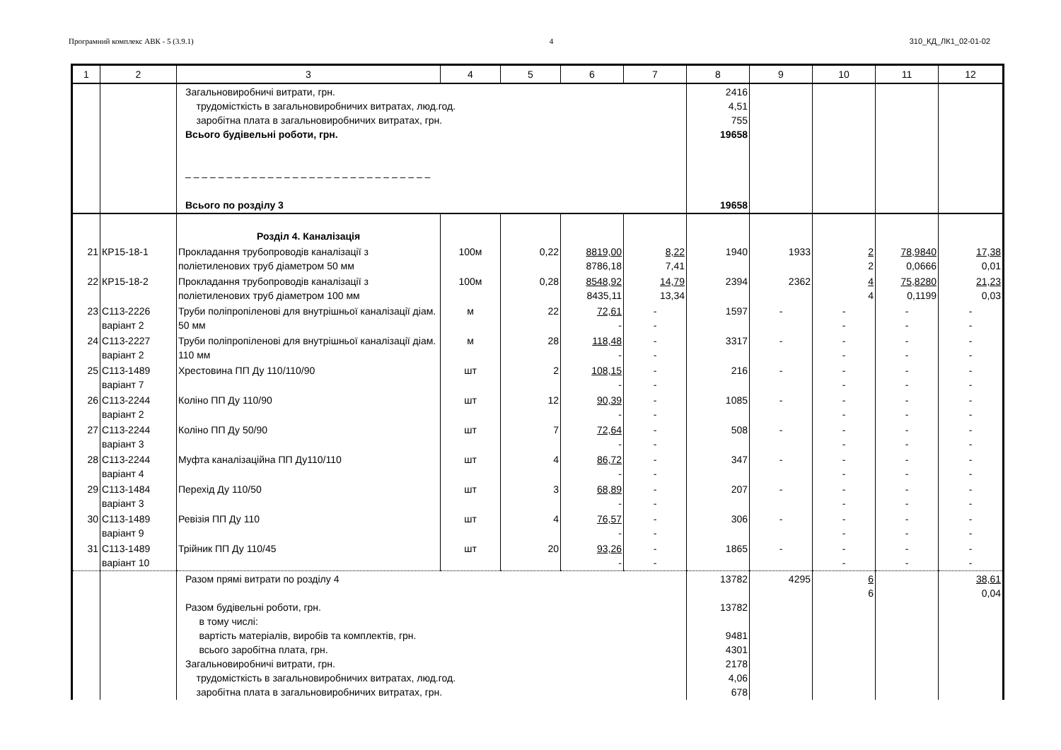Програмний комплекс АВК - 5 (3.9.1) 4 310_КД_ЛК1_02-01-02
| 1 | 2 | 3 | 4 | 5 | 6 | 7 | 8 | 9 | 10 | 11 | 12 |
| --- | --- | --- | --- | --- | --- | --- | --- | --- | --- | --- | --- |
| | | Загальновиробничі витрати, грн. трудомісткість в загальновиробничих витратах, люд.год. заробітна плата в загальновиробничих витратах, грн. Всього будівельні роботи, грн. – – – – – – – – – – – – – – – – – – – – – – – – – – – – – – Всього по розділу 3 | | | | | 2416 4,51 755 19658 19658 | | | | |
| | | Розділ 4. Каналізація | | | | | | | | | |
| 21 | КР15-18-1 | Прокладання трубопроводів каналізації з поліетиленових труб діаметром 50 мм | 100м | 0,22 | 8819,00 8786,18 | 8,22 7,41 | 1940 | 1933 | 2 2 | 78,9840 0,0666 | 17,38 0,01 |
| 22 | КР15-18-2 | Прокладання трубопроводів каналізації з поліетиленових труб діаметром 100 мм | 100м | 0,28 | 8548,92 8435,11 | 14,79 13,34 | 2394 | 2362 | 4 4 | 75,8280 0,1199 | 21,23 0,03 |
| 23 | С113-2226 варіант 2 | Труби поліпропіленові для внутрішньої каналізації діам. 50 мм | м | 22 | 72,61 - | - - | 1597 | - | - - | - - | - - |
| 24 | С113-2227 варіант 2 | Труби поліпропіленові для внутрішньої каналізації діам. 110 мм | м | 28 | 118,48 - | - - | 3317 | - | - - | - - | - - |
| 25 | С113-1489 варіант 7 | Хрестовина ПП Ду 110/110/90 | шт | 2 | 108,15 - | - - | 216 | - | - - | - - | - - |
| 26 | С113-2244 варіант 2 | Коліно ПП Ду 110/90 | шт | 12 | 90,39 - | - - | 1085 | - | - - | - - | - - |
| 27 | С113-2244 варіант 3 | Коліно ПП Ду 50/90 | шт | 7 | 72,64 - | - - | 508 | - | - - | - - | - - |
| 28 | С113-2244 варіант 4 | Муфта каналізаційна ПП Ду110/110 | шт | 4 | 86,72 - | - - | 347 | - | - - | - - | - - |
| 29 | С113-1484 варіант 3 | Перехід Ду 110/50 | шт | 3 | 68,89 - | - - | 207 | - | - - | - - | - - |
| 30 | С113-1489 варіант 9 | Ревізія ПП Ду 110 | шт | 4 | 76,57 - | - - | 306 | - | - - | - - | - - |
| 31 | С113-1489 варіант 10 | Трійник ПП Ду 110/45 | шт | 20 | 93,26 - | - - | 1865 | - | - - | - - | - - |
| | | Разом прямі витрати по розділу 4 Разом будівельні роботи, грн. в тому числі: вартість матеріалів, виробів та комплектів, грн. всього заробітна плата, грн. Загальновиробничі витрати, грн. трудомісткість в загальновиробничих витратах, люд.год. заробітна плата в загальновиробничих витратах, грн. | | | | | 13782 13782 9481 4301 2178 4,06 678 | 4295 | 6 6 | | 38,61 0,04 |